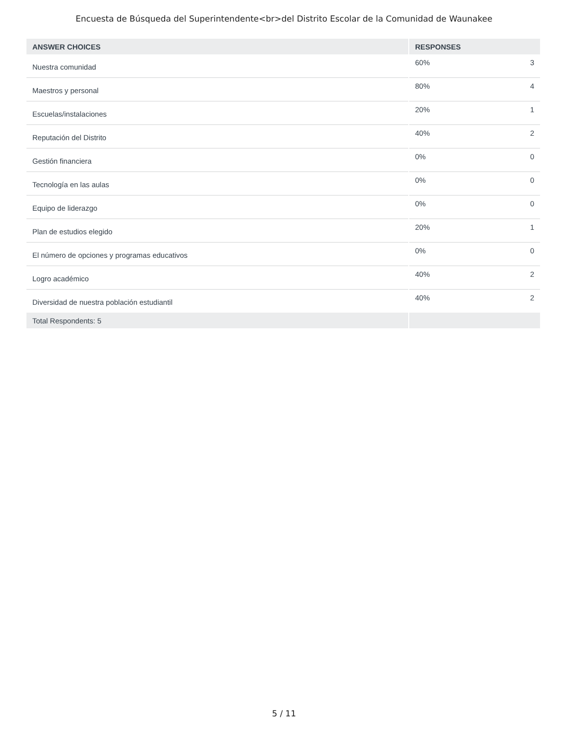Encuesta de Búsqueda del Superintendente<br>del Distrito Escolar de la Comunidad de Waunakee
| ANSWER CHOICES | RESPONSES |
| --- | --- |
| Nuestra comunidad | 60% 3 |
| Maestros y personal | 80% 4 |
| Escuelas/instalaciones | 20% 1 |
| Reputación del Distrito | 40% 2 |
| Gestión financiera | 0% 0 |
| Tecnología en las aulas | 0% 0 |
| Equipo de liderazgo | 0% 0 |
| Plan de estudios elegido | 20% 1 |
| El número de opciones y programas educativos | 0% 0 |
| Logro académico | 40% 2 |
| Diversidad de nuestra población estudiantil | 40% 2 |
| Total Respondents: 5 | |
5 / 11